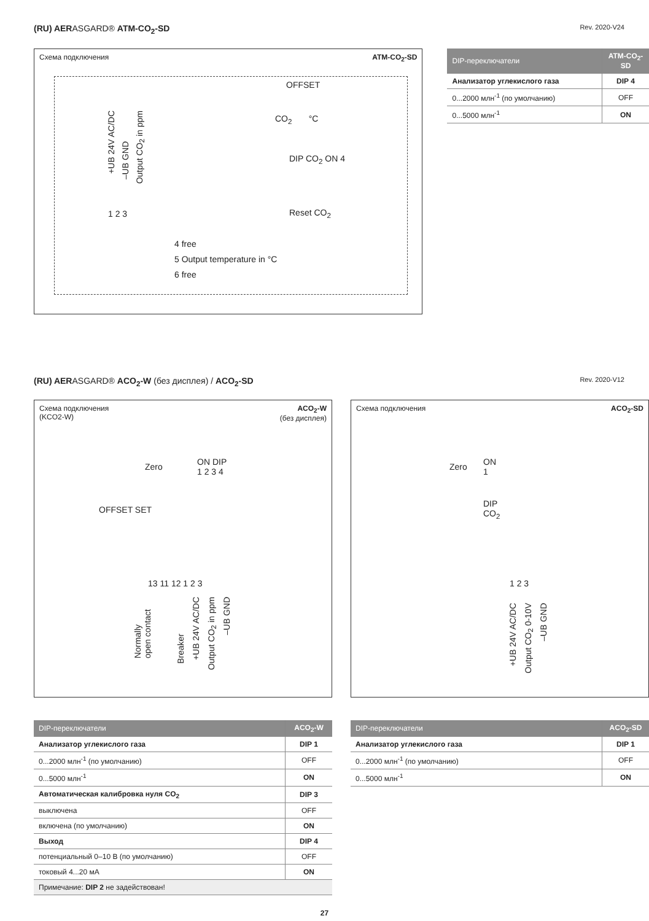(RU) AERASGARD® ATM-CO<sub>2</sub>-SD Rev. 2020-V24
Схема подключения ATM-CO<sub>2</sub>-SD
OFFSET
CO<sub>2</sub> °C
DIP CO<sub>2</sub> ON 4
Reset CO<sub>2</sub>
+UB 24V AC/DC
–UB GND
Output CO<sub>2</sub> in ppm
1 2 3
4 free
5 Output temperature in °C
6 free
| DIP-переключатели | ATM-CO<sub>2</sub>-SD |
| --- | --- |
| Анализатор углекислого газа | DIP 4 |
| 0...2000 млн<sup>-1</sup> (по умолчанию) | OFF |
| 0...5000 млн<sup>-1</sup> | ON |
(RU) AERASGARD® ACO<sub>2</sub>-W (без дисплея) / ACO<sub>2</sub>-SD Rev. 2020-V12
Схема подключения
(KCO2-W) ACO<sub>2</sub>-W
(без дисплея)
Zero
ON DIP
1 2 3 4
OFFSET SET
13 11 12 1 2 3
Normally
open contact
Breaker
+UB 24V AC/DC
Output CO<sub>2</sub> in ppm
–UB GND
Схема подключения ACO<sub>2</sub>-SD
Zero
ON
1
DIP
CO<sub>2</sub>
1 2 3
+UB 24V AC/DC
Output CO<sub>2</sub> 0-10V
–UB GND
| DIP-переключатели | ACO<sub>2</sub>-W |
| --- | --- |
| Анализатор углекислого газа | DIP 1 |
| 0...2000 млн<sup>-1</sup> (по умолчанию) | OFF |
| 0...5000 млн<sup>-1</sup> | ON |
| Автоматическая калибровка нуля CO<sub>2</sub> | DIP 3 |
| выключена | OFF |
| включена (по умолчанию) | ON |
| Выход | DIP 4 |
| потенциальный 0–10 В (по умолчанию) | OFF |
| токовый 4...20 мА | ON |
| Примечание: DIP 2 не задействован! | |
| DIP-переключатели | ACO<sub>2</sub>-SD |
| --- | --- |
| Анализатор углекислого газа | DIP 1 |
| 0...2000 млн<sup>-1</sup> (по умолчанию) | OFF |
| 0...5000 млн<sup>-1</sup> | ON |
27